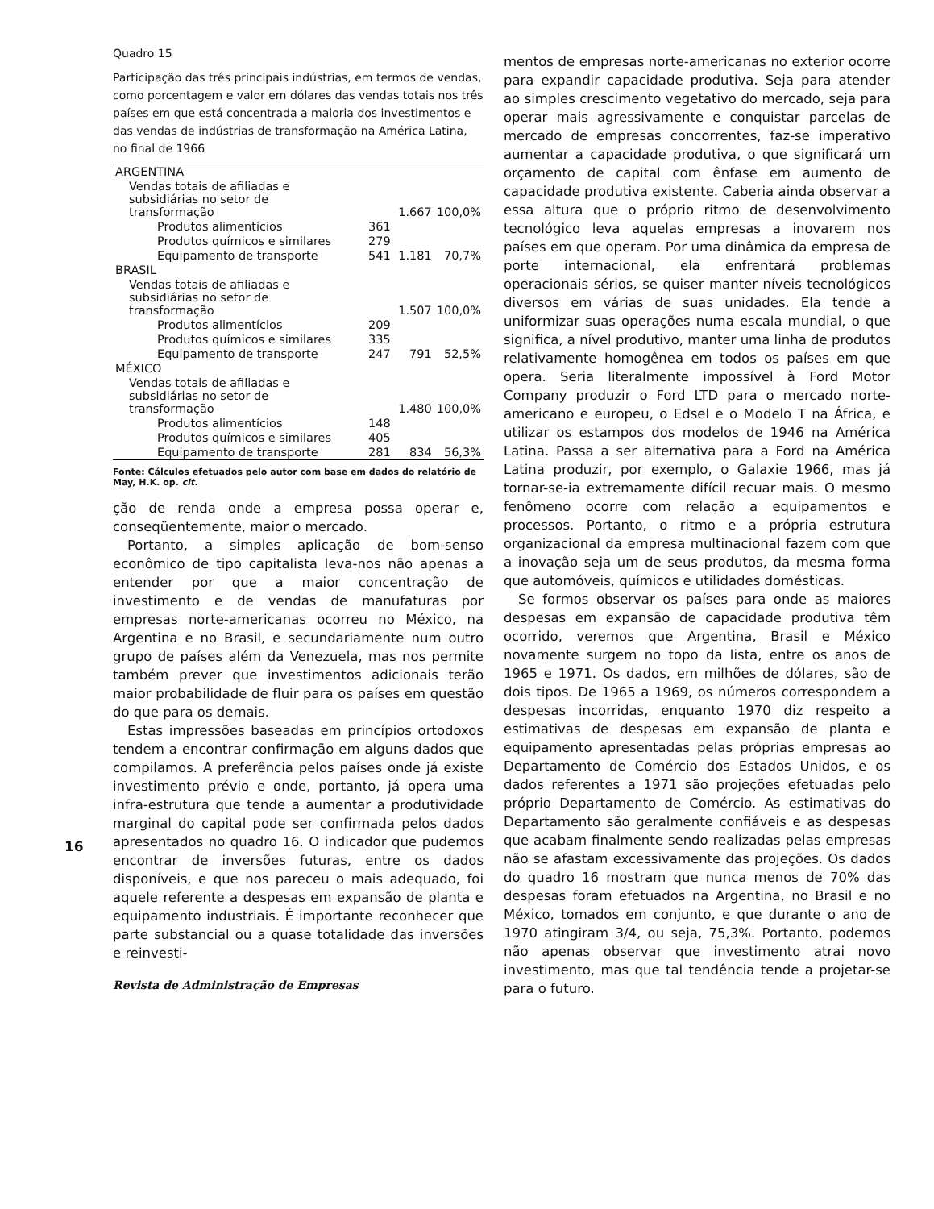Quadro 15
Participação das três principais indústrias, em termos de vendas, como porcentagem e valor em dólares das vendas totais nos três países em que está concentrada a maioria dos investimentos e das vendas de indústrias de transformação na América Latina, no final de 1966
| ARGENTINA | | | |
| Vendas totais de afiliadas e subsidiárias no setor de transformação | | 1.667 | 100,0% |
| Produtos alimentícios | 361 | | |
| Produtos químicos e similares | 279 | | |
| Equipamento de transporte | 541 | 1.181 | 70,7% |
| BRASIL | | | |
| Vendas totais de afiliadas e subsidiárias no setor de transformação | | 1.507 | 100,0% |
| Produtos alimentícios | 209 | | |
| Produtos químicos e similares | 335 | | |
| Equipamento de transporte | 247 | 791 | 52,5% |
| MÉXICO | | | |
| Vendas totais de afiliadas e subsidiárias no setor de transformação | | 1.480 | 100,0% |
| Produtos alimentícios | 148 | | |
| Produtos químicos e similares | 405 | | |
| Equipamento de transporte | 281 | 834 | 56,3% |
Fonte: Cálculos efetuados pelo autor com base em dados do relatório de May, H.K. op. cit.
ção de renda onde a empresa possa operar e, conseqüentemente, maior o mercado.
Portanto, a simples aplicação de bom-senso econômico de tipo capitalista leva-nos não apenas a entender por que a maior concentração de investimento e de vendas de manufaturas por empresas norte-americanas ocorreu no México, na Argentina e no Brasil, e secundariamente num outro grupo de países além da Venezuela, mas nos permite também prever que investimentos adicionais terão maior probabilidade de fluir para os países em questão do que para os demais.
Estas impressões baseadas em princípios ortodoxos tendem a encontrar confirmação em alguns dados que compilamos. A preferência pelos países onde já existe investimento prévio e onde, portanto, já opera uma infra-estrutura que tende a aumentar a produtividade marginal do capital pode ser confirmada pelos dados apresentados no quadro 16. O indicador que pudemos encontrar de inversões futuras, entre os dados disponíveis, e que nos pareceu o mais adequado, foi aquele referente a despesas em expansão de planta e equipamento industriais. É importante reconhecer que parte substancial ou a quase totalidade das inversões e reinvesti-
Revista de Administração de Empresas
16
mentos de empresas norte-americanas no exterior ocorre para expandir capacidade produtiva. Seja para atender ao simples crescimento vegetativo do mercado, seja para operar mais agressivamente e conquistar parcelas de mercado de empresas concorrentes, faz-se imperativo aumentar a capacidade produtiva, o que significará um orçamento de capital com ênfase em aumento de capacidade produtiva existente. Caberia ainda observar a essa altura que o próprio ritmo de desenvolvimento tecnológico leva aquelas empresas a inovarem nos países em que operam. Por uma dinâmica da empresa de porte internacional, ela enfrentará problemas operacionais sérios, se quiser manter níveis tecnológicos diversos em várias de suas unidades. Ela tende a uniformizar suas operações numa escala mundial, o que significa, a nível produtivo, manter uma linha de produtos relativamente homogênea em todos os países em que opera. Seria literalmente impossível à Ford Motor Company produzir o Ford LTD para o mercado norte-americano e europeu, o Edsel e o Modelo T na África, e utilizar os estampos dos modelos de 1946 na América Latina. Passa a ser alternativa para a Ford na América Latina produzir, por exemplo, o Galaxie 1966, mas já tornar-se-ia extremamente difícil recuar mais. O mesmo fenômeno ocorre com relação a equipamentos e processos. Portanto, o ritmo e a própria estrutura organizacional da empresa multinacional fazem com que a inovação seja um de seus produtos, da mesma forma que automóveis, químicos e utilidades domésticas.
Se formos observar os países para onde as maiores despesas em expansão de capacidade produtiva têm ocorrido, veremos que Argentina, Brasil e México novamente surgem no topo da lista, entre os anos de 1965 e 1971. Os dados, em milhões de dólares, são de dois tipos. De 1965 a 1969, os números correspondem a despesas incorridas, enquanto 1970 diz respeito a estimativas de despesas em expansão de planta e equipamento apresentadas pelas próprias empresas ao Departamento de Comércio dos Estados Unidos, e os dados referentes a 1971 são projeções efetuadas pelo próprio Departamento de Comércio. As estimativas do Departamento são geralmente confiáveis e as despesas que acabam finalmente sendo realizadas pelas empresas não se afastam excessivamente das projeções. Os dados do quadro 16 mostram que nunca menos de 70% das despesas foram efetuados na Argentina, no Brasil e no México, tomados em conjunto, e que durante o ano de 1970 atingiram 3/4, ou seja, 75,3%. Portanto, podemos não apenas observar que investimento atrai novo investimento, mas que tal tendência tende a projetar-se para o futuro.